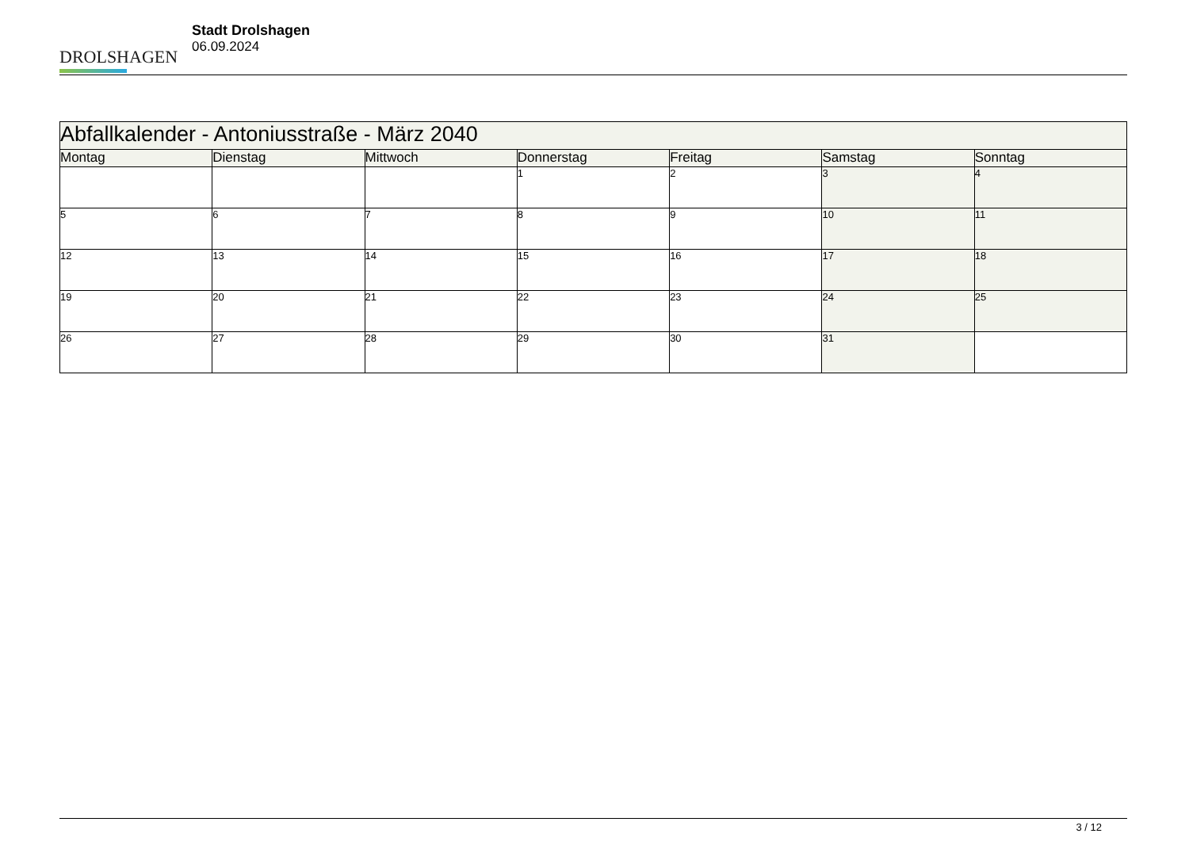DROLSHAGEN
Stadt Drolshagen
06.09.2024
| Abfallkalender - Antoniusstraße - März 2040 | | | | | | |
| --- | --- | --- | --- | --- | --- | --- |
| Montag | Dienstag | Mittwoch | Donnerstag | Freitag | Samstag | Sonntag |
| | | | 1 | 2 | 3 | 4 |
| 5 | 6 | 7 | 8 | 9 | 10 | 11 |
| 12 | 13 | 14 | 15 | 16 | 17 | 18 |
| 19 | 20 | 21 | 22 | 23 | 24 | 25 |
| 26 | 27 | 28 | 29 | 30 | 31 | |
3 / 12